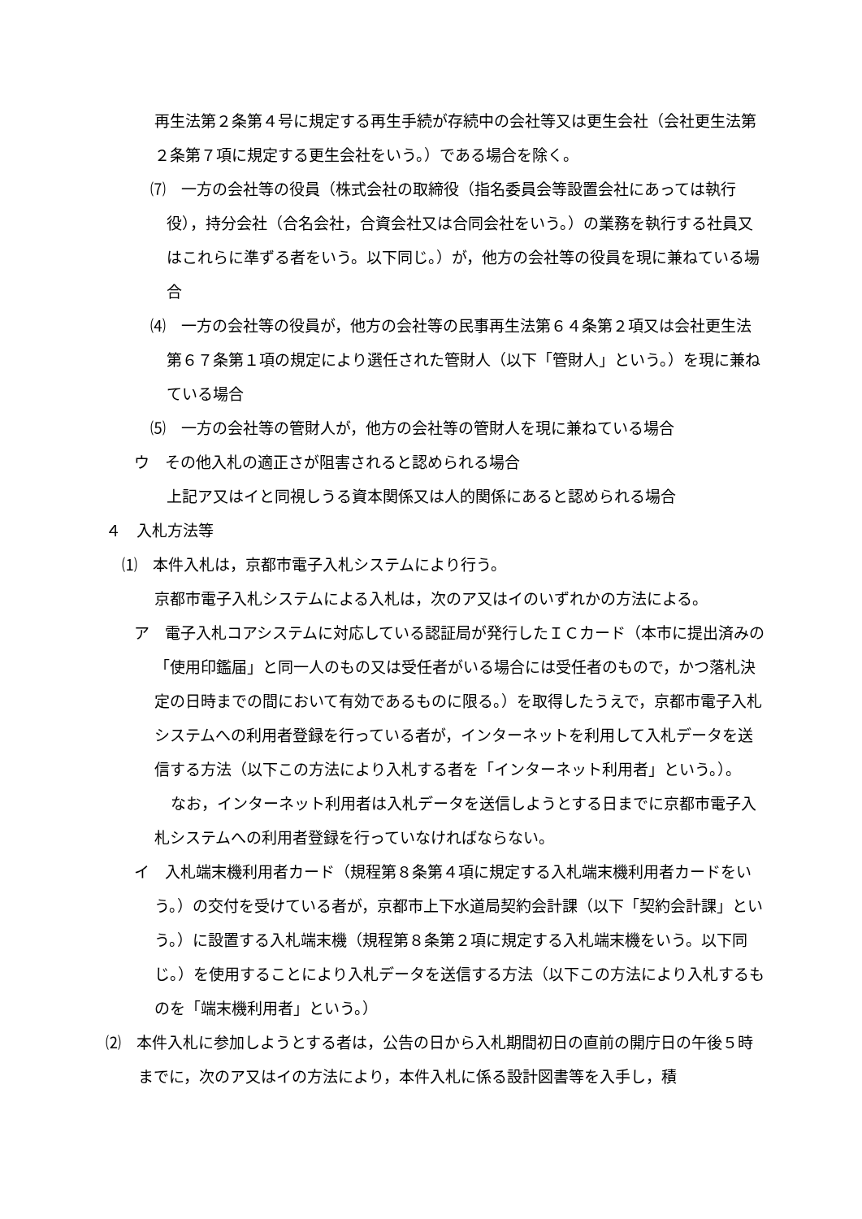再生法第２条第４号に規定する再生手続が存続中の会社等又は更生会社（会社更生法第２条第７項に規定する更生会社をいう。）である場合を除く。
⑺　一方の会社等の役員（株式会社の取締役（指名委員会等設置会社にあっては執行役），持分会社（合名会社，合資会社又は合同会社をいう。）の業務を執行する社員又はこれらに準ずる者をいう。以下同じ。）が，他方の会社等の役員を現に兼ねている場合
⑷　一方の会社等の役員が，他方の会社等の民事再生法第６４条第２項又は会社更生法第６７条第１項の規定により選任された管財人（以下「管財人」という。）を現に兼ねている場合
⑸　一方の会社等の管財人が，他方の会社等の管財人を現に兼ねている場合
ウ　その他入札の適正さが阻害されると認められる場合
上記ア又はイと同視しうる資本関係又は人的関係にあると認められる場合
４　入札方法等
⑴　本件入札は，京都市電子入札システムにより行う。
京都市電子入札システムによる入札は，次のア又はイのいずれかの方法による。
ア　電子入札コアシステムに対応している認証局が発行したＩＣカード（本市に提出済みの「使用印鑑届」と同一人のもの又は受任者がいる場合には受任者のもので，かつ落札決定の日時までの間において有効であるものに限る。）を取得したうえで，京都市電子入札システムへの利用者登録を行っている者が，インターネットを利用して入札データを送信する方法（以下この方法により入札する者を「インターネット利用者」という。）。
なお，インターネット利用者は入札データを送信しようとする日までに京都市電子入札システムへの利用者登録を行っていなければならない。
イ　入札端末機利用者カード（規程第８条第４項に規定する入札端末機利用者カードをいう。）の交付を受けている者が，京都市上下水道局契約会計課（以下「契約会計課」という。）に設置する入札端末機（規程第８条第２項に規定する入札端末機をいう。以下同じ。）を使用することにより入札データを送信する方法（以下この方法により入札するものを「端末機利用者」という。）
⑵　本件入札に参加しようとする者は，公告の日から入札期間初日の直前の開庁日の午後５時までに，次のア又はイの方法により，本件入札に係る設計図書等を入手し，積